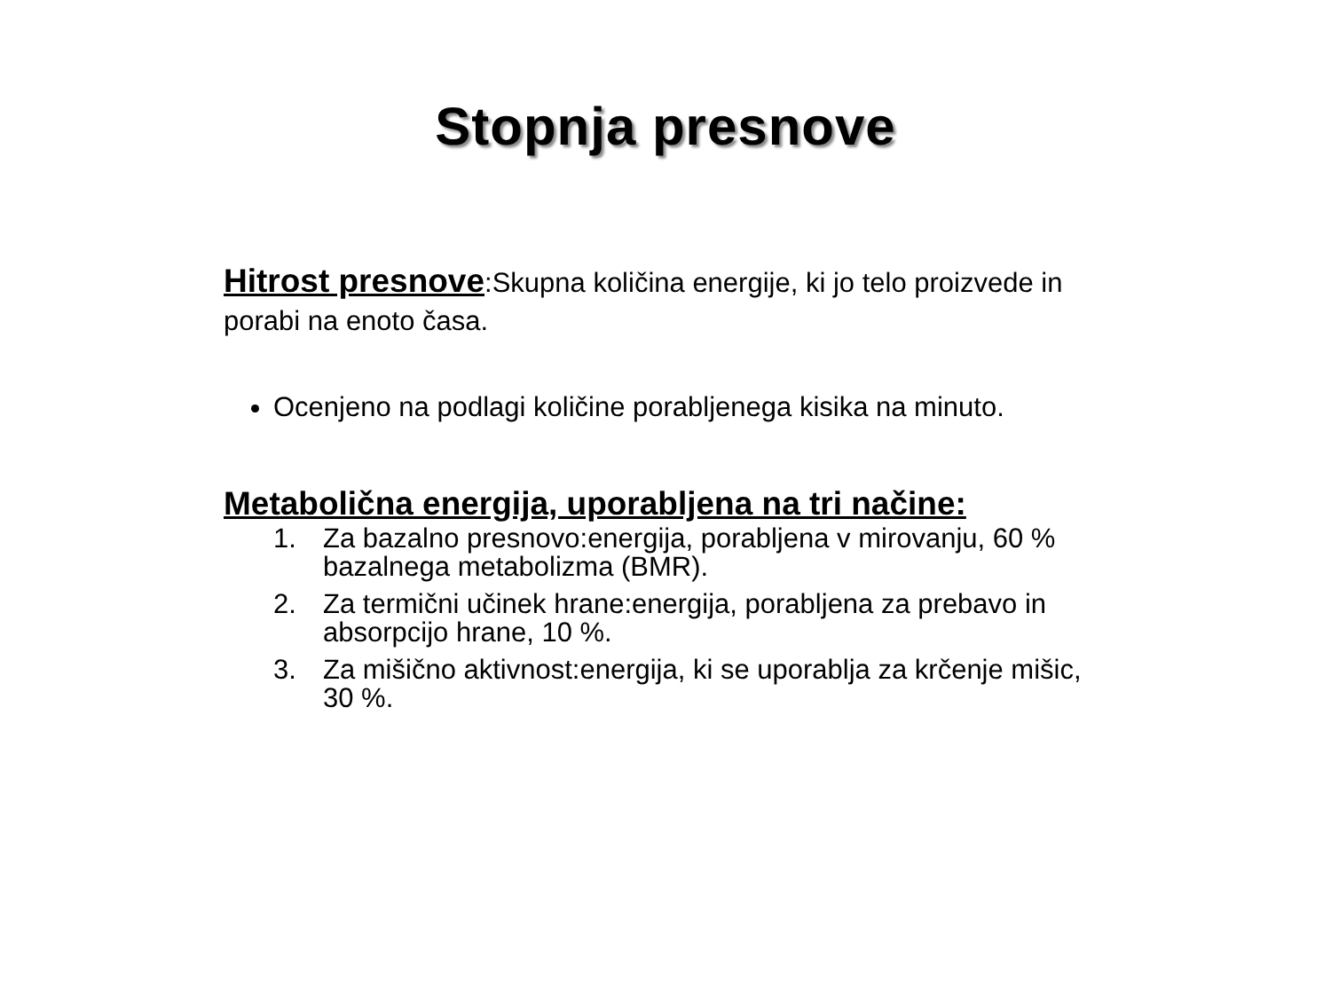Stopnja presnove
Hitrost presnove:Skupna količina energije, ki jo telo proizvede in porabi na enoto časa.
Ocenjeno na podlagi količine porabljenega kisika na minuto.
Metabolična energija, uporabljena na tri načine:
1. Za bazalno presnovo:energija, porabljena v mirovanju, 60 % bazalnega metabolizma (BMR).
2. Za termični učinek hrane:energija, porabljena za prebavo in absorpcijo hrane, 10 %.
3. Za mišično aktivnost:energija, ki se uporablja za krčenje mišic, 30 %.